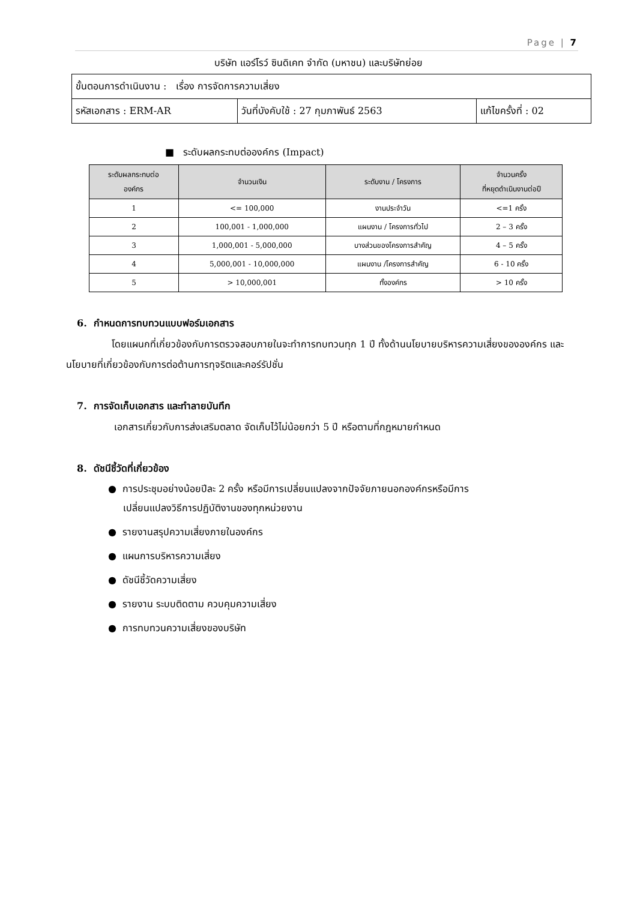Page | 7
บริษัท แอร์โรว์ ซินดิเคท จำกัด (มหาชน) และบริษัทย่อย
| ขั้นตอนการดำเนินงาน : เรื่อง การจัดการความเสี่ยง | | |
| รหัสเอกสาร : ERM-AR | วันที่บังคับใช้ : 27 กุมภาพันธ์ 2563 | แก้ไขครั้งที่ : 02 |
■ ระดับผลกระทบต่อองค์กร (Impact)
| ระดับผลกระทบต่อ องค์กร | จำนวนเงิน | ระดับงาน / โครงการ | จำนวนครั้ง ที่หยุดดำเนินงานต่อปี |
| --- | --- | --- | --- |
| 1 | <= 100,000 | งานประจำวัน | <=1 ครั้ง |
| 2 | 100,001 - 1,000,000 | แผนงาน / โครงการทั่วไป | 2 – 3 ครั้ง |
| 3 | 1,000,001 - 5,000,000 | บางส่วนของโครงการสำคัญ | 4 – 5 ครั้ง |
| 4 | 5,000,001 - 10,000,000 | แผนงาน /โครงการสำคัญ | 6 - 10 ครั้ง |
| 5 | > 10,000,001 | ทั้งองค์กร | > 10 ครั้ง |
6. กำหนดการทบทวนแบบฟอร์มเอกสาร
โดยแผนกที่เกี่ยวข้องกับการตรวจสอบภายในจะทำการทบทวนทุก 1 ปี ทั้งด้านนโยบายบริหารความเสี่ยงขององค์กร และนโยบายที่เกี่ยวข้องกับการต่อต้านการทุจริตและคอร์รัปชั่น
7. การจัดเก็บเอกสาร และทำลายบันทึก
เอกสารเกี่ยวกับการส่งเสริมตลาด จัดเก็บไว้ไม่น้อยกว่า 5 ปี หรือตามที่กฎหมายกำหนด
8. ดัชนีชี้วัดที่เกี่ยวข้อง
● การประชุมอย่างน้อยปีละ 2 ครั้ง หรือมีการเปลี่ยนแปลงจากปัจจัยภายนอกองค์กรหรือมีการ
เปลี่ยนแปลงวิธีการปฏิบัติงานของทุกหน่วยงาน
● รายงานสรุปความเสี่ยงภายในองค์กร
● แผนการบริหารความเสี่ยง
● ดัชนีชี้วัดความเสี่ยง
● รายงาน ระบบติดตาม ควบคุมความเสี่ยง
● การทบทวนความเสี่ยงของบริษัท